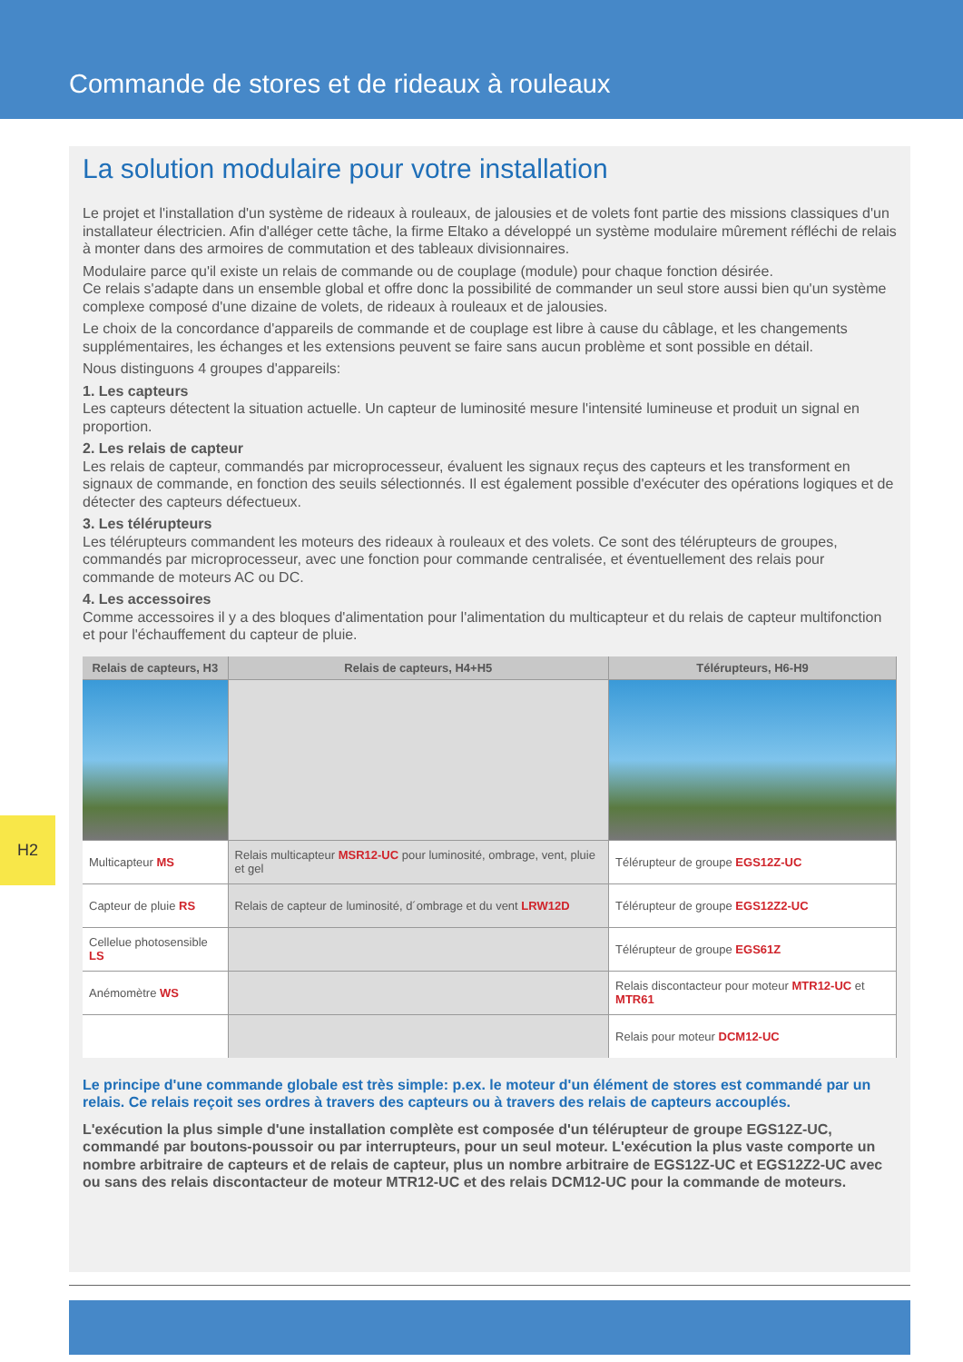Commande de stores et de rideaux à rouleaux
La solution modulaire pour votre installation
Le projet et l'installation d'un système de rideaux à rouleaux, de jalousies et de volets font partie des missions classiques d'un installateur électricien. Afin d'alléger cette tâche, la firme Eltako a développé un système modulaire mûrement réfléchi de relais à monter dans des armoires de commutation et des tableaux divisionnaires.
Modulaire parce qu'il existe un relais de commande ou de couplage (module) pour chaque fonction désirée.
Ce relais s'adapte dans un ensemble global et offre donc la possibilité de commander un seul store aussi bien qu'un système complexe composé d'une dizaine de volets, de rideaux à rouleaux et de jalousies.
Le choix de la concordance d'appareils de commande et de couplage est libre à cause du câblage, et les changements supplémentaires, les échanges et les extensions peuvent se faire sans aucun problème et sont possible en détail.
Nous distinguons 4 groupes d'appareils:
1. Les capteurs
Les capteurs détectent la situation actuelle. Un capteur de luminosité mesure l'intensité lumineuse et produit un signal en proportion.
2. Les relais de capteur
Les relais de capteur, commandés par microprocesseur, évaluent les signaux reçus des capteurs et les transforment en signaux de commande, en fonction des seuils sélectionnés. Il est également possible d'exécuter des opérations logiques et de détecter des capteurs défectueux.
3. Les télérupteurs
Les télérupteurs commandent les moteurs des rideaux à rouleaux et des volets. Ce sont des télérupteurs de groupes, commandés par microprocesseur, avec une fonction pour commande centralisée, et éventuellement des relais pour commande de moteurs AC ou DC.
4. Les accessoires
Comme accessoires il y a des bloques d'alimentation pour l'alimentation du multicapteur et du relais de capteur multifonction et pour l'échauffement du capteur de pluie.
| Relais de capteurs, H3 | Relais de capteurs, H4+H5 | Télérupteurs, H6-H9 |
| --- | --- | --- |
| Multicapteur MS | Relais multicapteur MSR12-UC pour luminosité, ombrage, vent, pluie et gel | Télérupteur de groupe EGS12Z-UC |
| Capteur de pluie RS | Relais de capteur de luminosité, d´ombrage et du vent LRW12D | Télérupteur de groupe EGS12Z2-UC |
| Cellelue photosensible LS | | Télérupteur de groupe EGS61Z |
| Anémomètre WS | | Relais discontacteur pour moteur MTR12-UC et MTR61 |
| | | Relais pour moteur DCM12-UC |
Le principe d'une commande globale est très simple: p.ex. le moteur d'un élément de stores est commandé par un relais. Ce relais reçoit ses ordres à travers des capteurs ou à travers des relais de capteurs accouplés.
L'exécution la plus simple d'une installation complète est composée d'un télérupteur de groupe EGS12Z-UC, commandé par boutons-poussoir ou par interrupteurs, pour un seul moteur. L'exécution la plus vaste comporte un nombre arbitraire de capteurs et de relais de capteur, plus un nombre arbitraire de EGS12Z-UC et EGS12Z2-UC avec ou sans des relais discontacteur de moteur MTR12-UC et des relais DCM12-UC pour la commande de moteurs.
H2